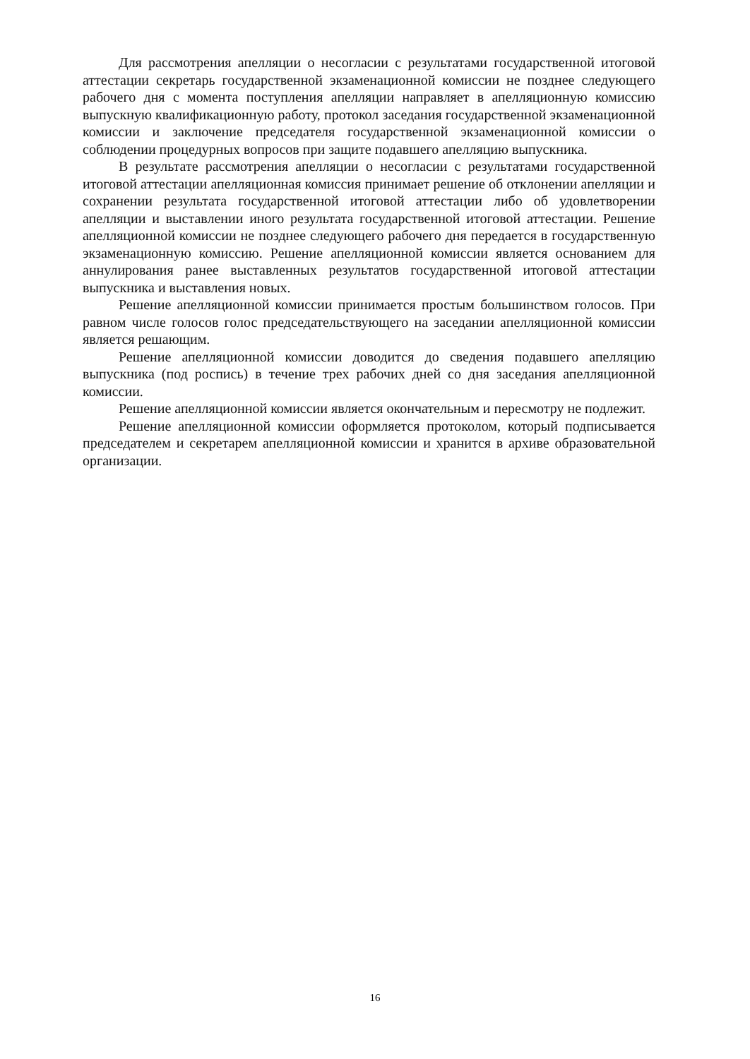Для рассмотрения апелляции о несогласии с результатами государственной итоговой аттестации секретарь государственной экзаменационной комиссии не позднее следующего рабочего дня с момента поступления апелляции направляет в апелляционную комиссию выпускную квалификационную работу, протокол заседания государственной экзаменационной комиссии и заключение председателя государственной экзаменационной комиссии о соблюдении процедурных вопросов при защите подавшего апелляцию выпускника.
В результате рассмотрения апелляции о несогласии с результатами государственной итоговой аттестации апелляционная комиссия принимает решение об отклонении апелляции и сохранении результата государственной итоговой аттестации либо об удовлетворении апелляции и выставлении иного результата государственной итоговой аттестации. Решение апелляционной комиссии не позднее следующего рабочего дня передается в государственную экзаменационную комиссию. Решение апелляционной комиссии является основанием для аннулирования ранее выставленных результатов государственной итоговой аттестации выпускника и выставления новых.
Решение апелляционной комиссии принимается простым большинством голосов. При равном числе голосов голос председательствующего на заседании апелляционной комиссии является решающим.
Решение апелляционной комиссии доводится до сведения подавшего апелляцию выпускника (под роспись) в течение трех рабочих дней со дня заседания апелляционной комиссии.
Решение апелляционной комиссии является окончательным и пересмотру не подлежит.
Решение апелляционной комиссии оформляется протоколом, который подписывается председателем и секретарем апелляционной комиссии и хранится в архиве образовательной организации.
16